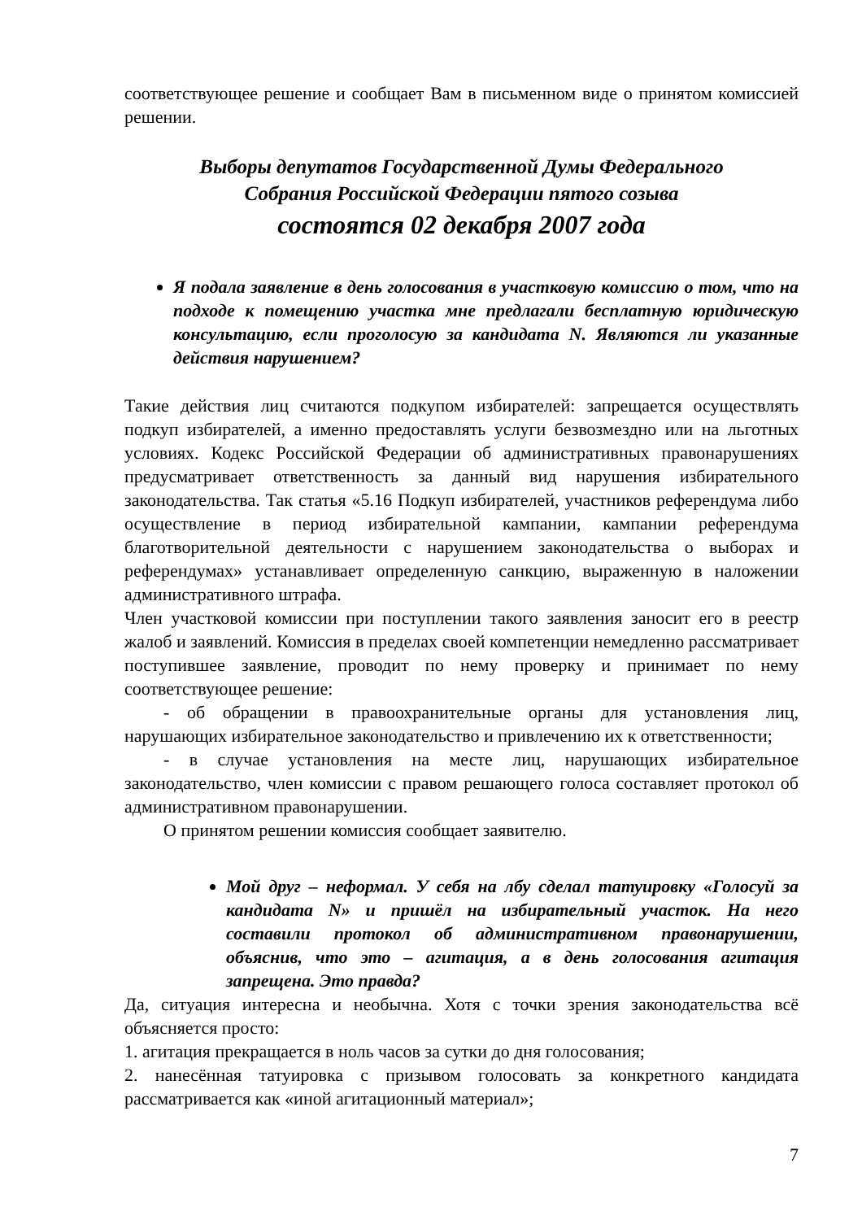соответствующее решение и сообщает Вам в письменном виде о принятом комиссией решении.
Выборы депутатов Государственной Думы Федерального
Собрания Российской Федерации пятого созыва
состоятся 02 декабря 2007 года
Я подала заявление в день голосования в участковую комиссию о том, что на подходе к помещению участка мне предлагали бесплатную юридическую консультацию, если проголосую за кандидата N. Являются ли указанные действия нарушением?
Такие действия лиц считаются подкупом избирателей: запрещается осуществлять подкуп избирателей, а именно предоставлять услуги безвозмездно или на льготных условиях. Кодекс Российской Федерации об административных правонарушениях предусматривает ответственность за данный вид нарушения избирательного законодательства. Так статья «5.16 Подкуп избирателей, участников референдума либо осуществление в период избирательной кампании, кампании референдума благотворительной деятельности с нарушением законодательства о выборах и референдумах» устанавливает определенную санкцию, выраженную в наложении административного штрафа.
Член участковой комиссии при поступлении такого заявления заносит его в реестр жалоб и заявлений. Комиссия в пределах своей компетенции немедленно рассматривает поступившее заявление, проводит по нему проверку и принимает по нему соответствующее решение:
- об обращении в правоохранительные органы для установления лиц, нарушающих избирательное законодательство и привлечению их к ответственности;
- в случае установления на месте лиц, нарушающих избирательное законодательство, член комиссии с правом решающего голоса составляет протокол об административном правонарушении.
О принятом решении комиссия сообщает заявителю.
Мой друг – неформал. У себя на лбу сделал татуировку «Голосуй за кандидата N» и пришёл на избирательный участок. На него составили протокол об административном правонарушении, объяснив, что это – агитация, а в день голосования агитация запрещена. Это правда?
Да, ситуация интересна и необычна. Хотя с точки зрения законодательства всё объясняется просто:
1. агитация прекращается в ноль часов за сутки до дня голосования;
2. нанесённая татуировка с призывом голосовать за конкретного кандидата рассматривается как «иной агитационный материал»;
7